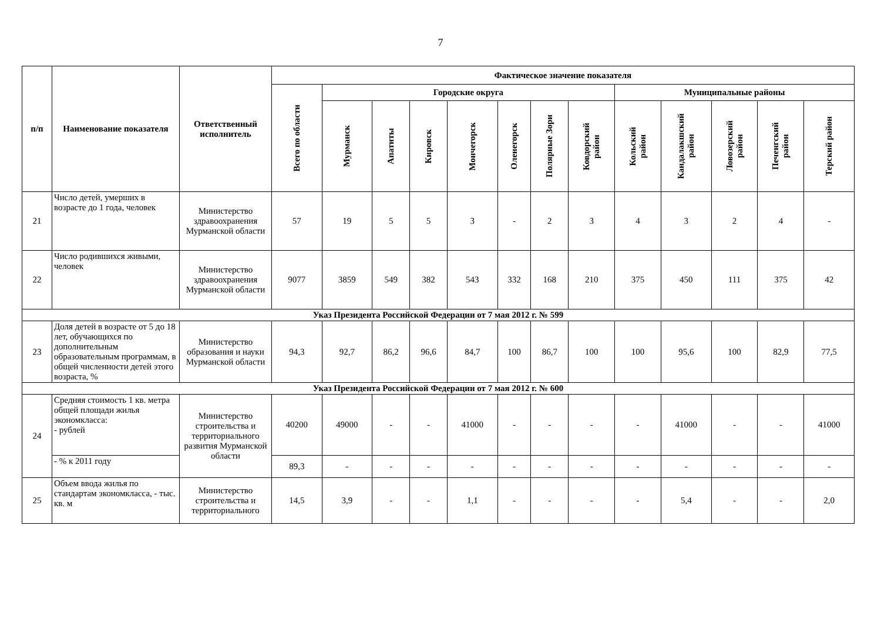7
| п/п | Наименование показателя | Ответственный исполнитель | Фактическое значение показателя | | | | | | | | | | | | |
| --- | --- | --- | --- | --- | --- | --- | --- | --- | --- | --- | --- | --- | --- | --- | --- |
| | | | Всего по области | Городские округа | | | | | | | Муниципальные районы | | | | |
| | | | | Мурманск | Апатиты | Кировск | Мончегорск | Оленегорск | Полярные Зори | Ковдорский район | Кольский район | Кандалакшский район | Ловозерский район | Печенгский район | Терский район |
| 21 | Число детей, умерших в возрасте до 1 года, человек | Министерство здравоохранения Мурманской области | 57 | 19 | 5 | 5 | 3 | - | 2 | 3 | 4 | 3 | 2 | 4 | - |
| 22 | Число родившихся живыми, человек | Министерство здравоохранения Мурманской области | 9077 | 3859 | 549 | 382 | 543 | 332 | 168 | 210 | 375 | 450 | 111 | 375 | 42 |
| Указ Президента Российской Федерации от 7 мая 2012 г. № 599 | | | | | | | | | | | | | | | |
| 23 | Доля детей в возрасте от 5 до 18 лет, обучающихся по дополнительным образовательным программам, в общей численности детей этого возраста, % | Министерство образования и науки Мурманской области | 94,3 | 92,7 | 86,2 | 96,6 | 84,7 | 100 | 86,7 | 100 | 100 | 95,6 | 100 | 82,9 | 77,5 |
| Указ Президента Российской Федерации от 7 мая 2012 г. № 600 | | | | | | | | | | | | | | | |
| 24 | Средняя стоимость 1 кв. метра общей площади жилья экономкласса: - рублей | Министерство строительства и территориального развития Мурманской области | 40200 | 49000 | - | - | 41000 | - | - | - | - | 41000 | - | - | 41000 |
| | - % к 2011 году | | 89,3 | - | - | - | - | - | - | - | - | - | - | - | - |
| 25 | Объем ввода жилья по стандартам экономкласса, - тыс. кв. м | Министерство строительства и территориального | 14,5 | 3,9 | - | - | 1,1 | - | - | - | - | 5,4 | - | - | 2,0 |